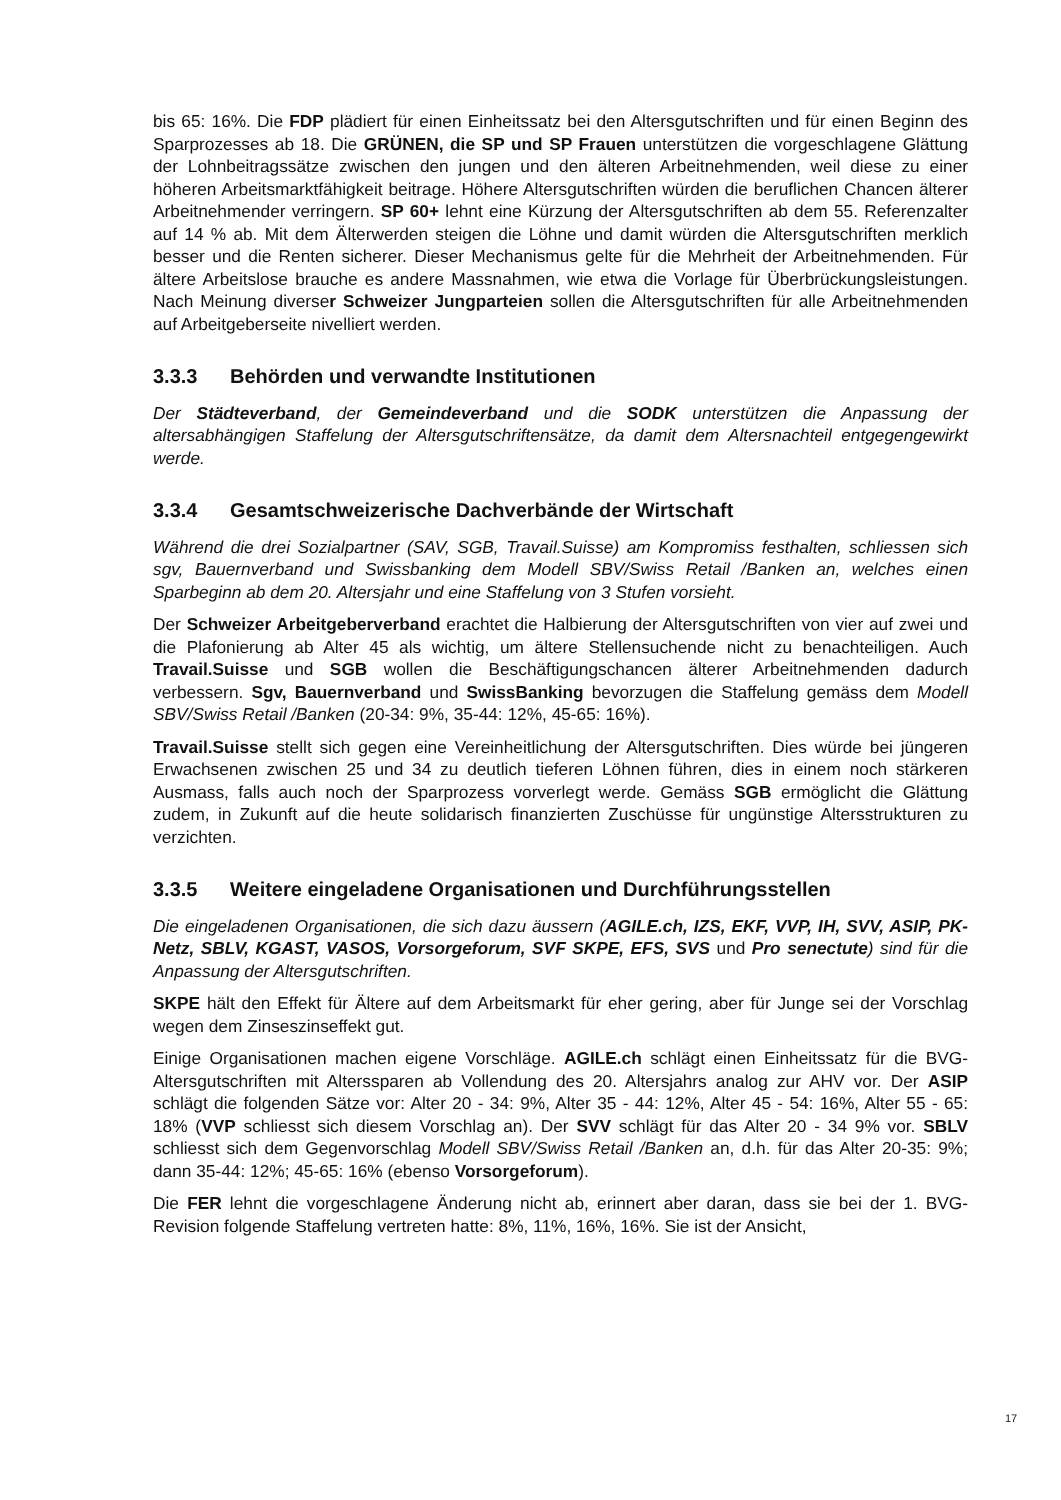bis 65: 16%. Die FDP plädiert für einen Einheitssatz bei den Altersgutschriften und für einen Beginn des Sparprozesses ab 18. Die GRÜNEN, die SP und SP Frauen unterstützen die vorgeschlagene Glättung der Lohnbeitragssätze zwischen den jungen und den älteren Arbeitnehmenden, weil diese zu einer höheren Arbeitsmarktfähigkeit beitrage. Höhere Altersgutschriften würden die beruflichen Chancen älterer Arbeitnehmender verringern. SP 60+ lehnt eine Kürzung der Altersgutschriften ab dem 55. Referenzalter auf 14 % ab. Mit dem Älterwerden steigen die Löhne und damit würden die Altersgutschriften merklich besser und die Renten sicherer. Dieser Mechanismus gelte für die Mehrheit der Arbeitnehmenden. Für ältere Arbeitslose brauche es andere Massnahmen, wie etwa die Vorlage für Überbrückungsleistungen. Nach Meinung diverser Schweizer Jungparteien sollen die Altersgutschriften für alle Arbeitnehmenden auf Arbeitgeberseite nivelliert werden.
3.3.3 Behörden und verwandte Institutionen
Der Städteverband, der Gemeindeverband und die SODK unterstützen die Anpassung der altersabhängigen Staffelung der Altersgutschriftensätze, da damit dem Altersnachteil entgegengewirkt werde.
3.3.4 Gesamtschweizerische Dachverbände der Wirtschaft
Während die drei Sozialpartner (SAV, SGB, Travail.Suisse) am Kompromiss festhalten, schliessen sich sgv, Bauernverband und Swissbanking dem Modell SBV/Swiss Retail /Banken an, welches einen Sparbeginn ab dem 20. Altersjahr und eine Staffelung von 3 Stufen vorsieht.
Der Schweizer Arbeitgeberverband erachtet die Halbierung der Altersgutschriften von vier auf zwei und die Plafonierung ab Alter 45 als wichtig, um ältere Stellensuchende nicht zu benachteiligen. Auch Travail.Suisse und SGB wollen die Beschäftigungschancen älterer Arbeitnehmenden dadurch verbessern. Sgv, Bauernverband und SwissBanking bevorzugen die Staffelung gemäss dem Modell SBV/Swiss Retail /Banken (20-34: 9%, 35-44: 12%, 45-65: 16%).
Travail.Suisse stellt sich gegen eine Vereinheitlichung der Altersgutschriften. Dies würde bei jüngeren Erwachsenen zwischen 25 und 34 zu deutlich tieferen Löhnen führen, dies in einem noch stärkeren Ausmass, falls auch noch der Sparprozess vorverlegt werde. Gemäss SGB ermöglicht die Glättung zudem, in Zukunft auf die heute solidarisch finanzierten Zuschüsse für ungünstige Altersstrukturen zu verzichten.
3.3.5 Weitere eingeladene Organisationen und Durchführungsstellen
Die eingeladenen Organisationen, die sich dazu äussern (AGILE.ch, IZS, EKF, VVP, IH, SVV, ASIP, PK-Netz, SBLV, KGAST, VASOS, Vorsorgeforum, SVF SKPE, EFS, SVS und Pro senectute) sind für die Anpassung der Altersgutschriften.
SKPE hält den Effekt für Ältere auf dem Arbeitsmarkt für eher gering, aber für Junge sei der Vorschlag wegen dem Zinseszinseffekt gut.
Einige Organisationen machen eigene Vorschläge. AGILE.ch schlägt einen Einheitssatz für die BVG-Altersgutschriften mit Alterssparen ab Vollendung des 20. Altersjahrs analog zur AHV vor. Der ASIP schlägt die folgenden Sätze vor: Alter 20 - 34: 9%, Alter 35 - 44: 12%, Alter 45 - 54: 16%, Alter 55 - 65: 18% (VVP schliesst sich diesem Vorschlag an). Der SVV schlägt für das Alter 20 - 34 9% vor. SBLV schliesst sich dem Gegenvorschlag Modell SBV/Swiss Retail /Banken an, d.h. für das Alter 20-35: 9%; dann 35-44: 12%; 45-65: 16% (ebenso Vorsorgeforum).
Die FER lehnt die vorgeschlagene Änderung nicht ab, erinnert aber daran, dass sie bei der 1. BVG-Revision folgende Staffelung vertreten hatte: 8%, 11%, 16%, 16%. Sie ist der Ansicht,
17